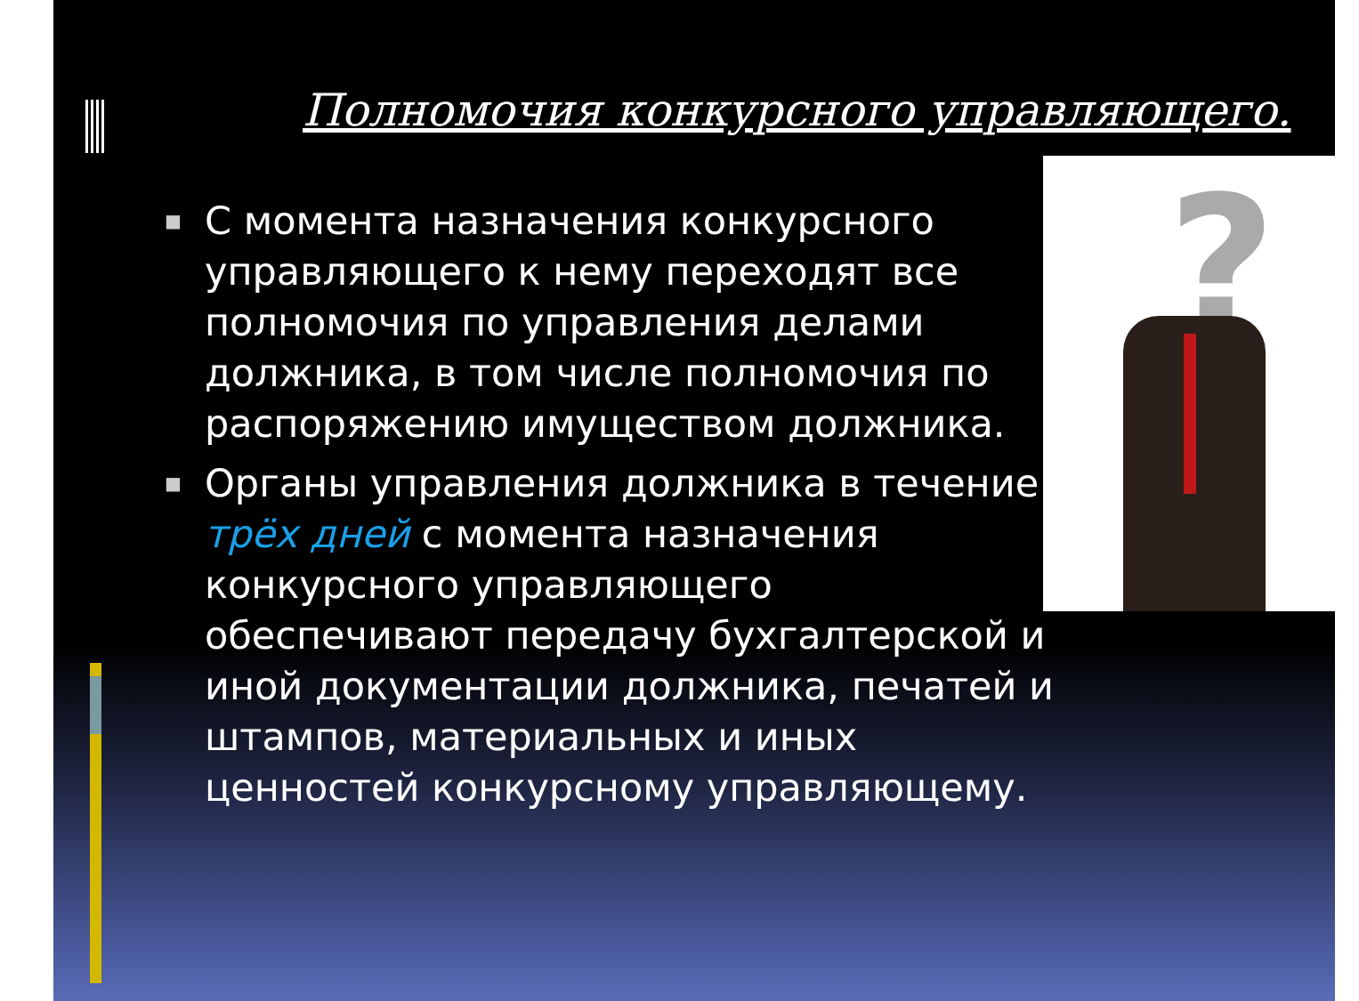Полномочия конкурсного управляющего.
■ С момента назначения конкурсного управляющего к нему переходят все полномочия по управления делами должника, в том числе полномочия по распоряжению имуществом должника.
■ Органы управления должника в течение трёх дней с момента назначения конкурсного управляющего обеспечивают передачу бухгалтерской и иной документации должника, печатей и штампов, материальных и иных ценностей конкурсному управляющему.
?